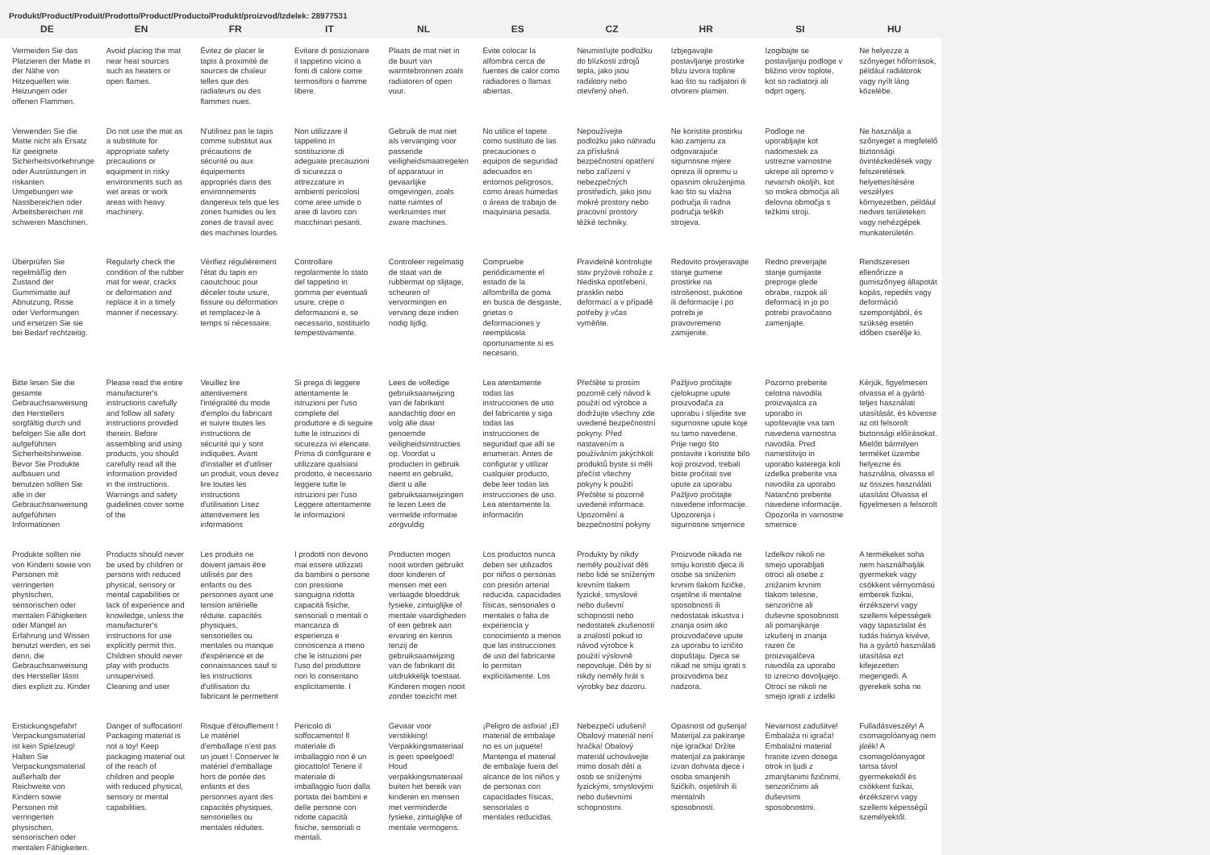Produkt/Product/Produit/Prodotto/Product/Producto/Produkt/proizvod/Izdelek: 28977531
| DE | EN | FR | IT | NL | ES | CZ | HR | SI | HU |
| --- | --- | --- | --- | --- | --- | --- | --- | --- | --- |
| Vermeiden Sie das Platzieren der Matte in der Nähe von Hitzequellen wie Heizungen oder offenen Flammen. | Avoid placing the mat near heat sources such as heaters or open flames. | Évitez de placer le tapis à proximité de sources de chaleur telles que des radiateurs ou des flammes nues. | Evitare di posizionare il tappetino vicino a fonti di calore come termosifoni o fiamme libere. | Plaats de mat niet in de buurt van warmtebronnen zoals radiatoren of open vuur. | Evite colocar la alfombra cerca de fuentes de calor como radiadores o llamas abiertas. | Neumisťujte podložku do blízkosti zdrojů tepla, jako jsou radiátory nebo otevřený oheň. | Izbjegavajte postavljanje prostirke blizu izvora topline kao što su radijatori ili otvoreni plamen. | Izogibajte se postavljanju podloge v bližino virov toplote, kot so radiatorji ali odprt ogenj. | Ne helyezze a szőnyeget hőforrások, például radiátorok vagy nyílt láng közelébe. |
| Verwenden Sie die Matte nicht als Ersatz für geeignete Sicherheitsvorkehrungen oder Ausrüstungen in riskanten Umgebungen wie Nassbereichen oder Arbeitsbereichen mit schweren Maschinen. | Do not use the mat as a substitute for appropriate safety precautions or equipment in risky environments such as wet areas or work areas with heavy machinery. | N'utilisez pas le tapis comme substitut aux précautions de sécurité ou aux équipements appropriés dans des environnements dangereux tels que les zones humides ou les zones de travail avec des machines lourdes. | Non utilizzare il tappetino in sostituzione di adeguate precauzioni di sicurezza o attrezzature in ambienti pericolosi come aree umide o aree di lavoro con macchinari pesanti. | Gebruik de mat niet als vervanging voor passende veiligheidsmaatregelen of apparatuur in gevaarlijke omgevingen, zoals natte ruimtes of werkruimtes met zware machines. | No utilice el tapete como sustituto de las precauciones o equipos de seguridad adecuados en entornos peligrosos, como áreas húmedas o áreas de trabajo de maquinaria pesada. | Nepoužívejte podložku jako náhradu za příslušná bezpečnostní opatření nebo zařízení v nebezpečných prostředích, jako jsou mokré prostory nebo pracovní prostory těžké techniky. | Ne koristite prostirku kao zamjenu za odgovarajuće sigurnosne mjere opreza ili opremu u opasnim okruženjima kao što su vlažna područja ili radna područja teških strojeva. | Podloge ne uporabljajte kot nadomestek za ustrezne varnostne ukrepe ali opremo v nevarnih okoljih, kot so mokra območja ali delovna območja s težkimi stroji. | Ne használja a szőnyeget a megfelelő biztonsági óvintézkedések vagy felszerelések helyettesítésére veszélyes környezetben, például nedves területeken vagy nehézgépek munkaterületén. |
| Überprüfen Sie regelmäßig den Zustand der Gummimatte auf Abnutzung, Risse oder Verformungen und ersetzen Sie sie bei Bedarf rechtzeitig. | Regularly check the condition of the rubber mat for wear, cracks or deformation and replace it in a timely manner if necessary. | Vérifiez régulièrement l'état du tapis en caoutchouc pour déceler toute usure, fissure ou déformation et remplacez-le à temps si nécessaire. | Controllare regolarmente lo stato del tappetino in gomma per eventuali usure, crepe o deformazioni e, se necessario, sostituirlo tempestivamente. | Controleer regelmatig de staat van de rubbermat op slijtage, scheuren of vervormingen en vervang deze indien nodig tijdig. | Compruebe periódicamente el estado de la alfombrilla de goma en busca de desgaste, grietas o deformaciones y reemplácela oportunamente si es necesario. | Pravidelně kontrolujte stav pryžové rohože z hlediska opotřebení, prasklin nebo deformací a v případě potřeby ji včas vyměňte. | Redovito provjeravajte stanje gumene prostirke na istrošenost, pukotine ili deformacije i po potrebi je pravovremeno zamijenite. | Redno preverjajte stanje gumijaste preproge glede obrabe, razpok ali deformacij in jo po potrebi pravočasno zamenjajte. | Rendszeresen ellenőrizze a gumiszőnyeg állapotát kopás, repedés vagy deformáció szempontjából, és szükség esetén időben cserélje ki. |
| Bitte lesen Sie die gesamte Gebrauchsanweisung des Herstellers sorgfältig durch und befolgen Sie alle dort aufgeführten Sicherheitshinweise. Bevor Sie Produkte aufbauen und benutzen sollten Sie alle in der Gebrauchsanweisung aufgeführten Informationen | Please read the entire manufacturer's instructions carefully and follow all safety instructions provided therein. Before assembling and using products, you should carefully read all the information provided in the instructions. Warnings and safety guidelines cover some of the | Veuillez lire attentivement l'intégralité du mode d'emploi du fabricant et suivre toutes les instructions de sécurité qui y sont indiquées. Avant d'installer et d'utiliser un produit, vous devez lire toutes les instructions d'utilisation Lisez attentivement les informations | Si prega di leggere attentamente le istruzioni per l'uso complete del produttore e di seguire tutte le istruzioni di sicurezza ivi elencate. Prima di configurare e utilizzare qualsiasi prodotto, è necessario leggere tutte le istruzioni per l'uso Leggere attentamente le informazioni | Lees de volledige gebruiksaanwijzing van de fabrikant aandachtig door en volg alle daar genoemde veiligheidsinstructies op. Voordat u producten in gebruik neemt en gebruikt, dient u alle gebruiksaanwijzingen te lezen Lees de vermelde informatie zorgvuldig | Lea atentamente todas las instrucciones de uso del fabricante y siga todas las instrucciones de seguridad que allí se enumeran. Antes de configurar y utilizar cualquier producto, debe leer todas las instrucciones de uso. Lea atentamente la información | Přečtěte si prosím pozorně celý návod k použití od výrobce a dodržujte všechny zde uvedené bezpečnostní pokyny. Před nastavením a používáním jakýchkoli produktů byste si měli přečíst všechny pokyny k použití Přečtěte si pozorně uvedené informace. Upozornění a bezpečnostní pokyny | Pažljivo pročitajte cjelokupne upute proizvođača za uporabu i slijedite sve sigurnosne upute koje su tamo navedene. Prije nego što postavite i koristite bilo koji proizvod, trebali biste pročitati sve upute za uporabu Pažljivo pročitajte navedene informacije. Upozorenja i sigurnosne smjernice | Pozorno preberite celotna navodila proizvajalca za uporabo in upoštevajte vsa tam navedena varnostna navodila. Pred namestitvijo in uporabo katerega koli izdelka preberite vsa navodila za uporabo Natančno preberite navedene informacije. Opozorila in varnostne smernice | Kérjük, figyelmesen olvassa el a gyártó teljes használati utasítását, és kövesse az ott felsorolt biztonsági előírásokat. Mielőtt bármilyen terméket üzembe helyezne és használna, olvassa el az összes használati utasítást Olvassa el figyelmesen a felsorolt |
| Produkte sollten nie von Kindern sowie von Personen mit verringerten physischen, sensorischen oder mentalen Fähigkeiten oder Mangel an Erfahrung und Wissen benutzt werden, es sei denn, die Gebrauchsanweisung des Hersteller lässt dies explizit zu. Kinder | Products should never be used by children or persons with reduced physical, sensory or mental capabilities or lack of experience and knowledge, unless the manufacturer's instructions for use explicitly permit this. Children should never play with products unsupervised. Cleaning and user | Les produits ne doivent jamais être utilisés par des enfants ou des personnes ayant une tension artérielle réduite. capacités physiques, sensorielles ou mentales ou manque d'expérience et de connaissances sauf si les instructions d'utilisation du fabricant le permettent | I prodotti non devono mai essere utilizzati da bambini o persone con pressione sanguigna ridotta capacità fisiche, sensoriali o mentali o mancanza di esperienza e conoscenza a meno che le istruzioni per l'uso del produttore non lo consentano esplicitamente. I | Producten mogen nooit worden gebruikt door kinderen of mensen met een verlaagde bloeddruk fysieke, zintuiglijke of mentale vaardigheden of een gebrek aan ervaring en kennis tenzij de gebruiksaanwijzing van de fabrikant dit uitdrukkelijk toestaat. Kinderen mogen nooit zonder toezicht met | Los productos nunca deben ser utilizados por niños o personas con presión arterial reducida. capacidades físicas, sensoriales o mentales o falta de experiencia y conocimiento a menos que las instrucciones de uso del fabricante lo permitan explícitamente. Los | Produkty by nikdy neměly používat děti nebo lidé se sníženým krevním tlakem fyzické, smyslové nebo duševní schopnosti nebo nedostatek zkušeností a znalostí pokud to návod výrobce k použití výslovně nepovoluje. Děti by si nikdy neměly hrát s výrobky bez dozoru. | Proizvode nikada ne smiju koristiti djeca ili osobe sa sniženim krvnim tlakom fizičke, osjetilne ili mentalne sposobnosti ili nedostatak iskustva i znanja osim ako proizvođačeve upute za uporabu to izričito dopuštaju. Djeca se nikad ne smiju igrati s proizvodima bez nadzora. | Izdelkov nikoli ne smejo uporabljati otroci ali osebe z znižanim krvnim tlakom telesne, senzorične ali duševne sposobnosti ali pomanjkanje izkušenj in znanja razen če proizvajalčeva navodila za uporabo to izrecno dovoljujejo. Otroci se nikoli ne smejo igrati z izdelki | A termékeket soha nem használhatják gyermekek vagy csökkent vérnyomású emberek fizikai, érzékszervi vagy szellemi képességek vagy tapasztalat és tudás hiánya kivéve, ha a gyártó használati utasítása ezt kifejezetten megengedi. A gyerekek soha ne |
| Erstickungsgefahr! Verpackungsmaterial ist kein Spielzeug! Halten Sie Verpackungsmaterial außerhalb der Reichweite von Kindern sowie Personen mit verringerten physischen, sensorischen oder mentalen Fähigkeiten. | Danger of suffocation! Packaging material is not a toy! Keep packaging material out of the reach of children and people with reduced physical, sensory or mental capabilities. | Risque d'étouffement ! Le matériel d’emballage n’est pas un jouet ! Conserver le matériel d'emballage hors de portée des enfants et des personnes ayant des capacités physiques, sensorielles ou mentales réduites. | Pericolo di soffocamento! Il materiale di imballaggio non è un giocattolo! Tenere il materiale di imballaggio fuori dalla portata dei bambini e delle persone con ridotte capacità fisiche, sensoriali o mentali. | Gevaar voor verstikking! Verpakkingsmateriaal is geen speelgoed! Houd verpakkingsmateriaal buiten het bereik van kinderen en mensen met verminderde fysieke, zintuiglijke of mentale vermogens. | ¡Peligro de asfixia! ¡El material de embalaje no es un juguete! Mantenga el material de embalaje fuera del alcance de los niños y de personas con capacidades físicas, sensoriales o mentales reducidas. | Nebezpečí udušení! Obalový materiál není hračka! Obalový materiál uchovávejte mimo dosah dětí a osob se sníženými fyzickými, smyslovými nebo duševními schopnostmi. | Opasnost od gušenja! Materijal za pakiranje nije igračka! Držite materijal za pakiranje izvan dohvata djece i osoba smanjenih fizičkih, osjetilnih ili mentalnih sposobnosti. | Nevarnost zadušitve! Embalaža ni igrača! Embalažni material hranite izven dosega otrok in ljudi z zmanjšanimi fizičnimi, senzoričnimi ali duševnimi sposobnostmi. | Fulladásveszély! A csomagolóanyag nem játék! A csomagolóanyagot tartsa távol gyermekektől és csökkent fizikai, érzékszervi vagy szellemi képességű személyektől. |